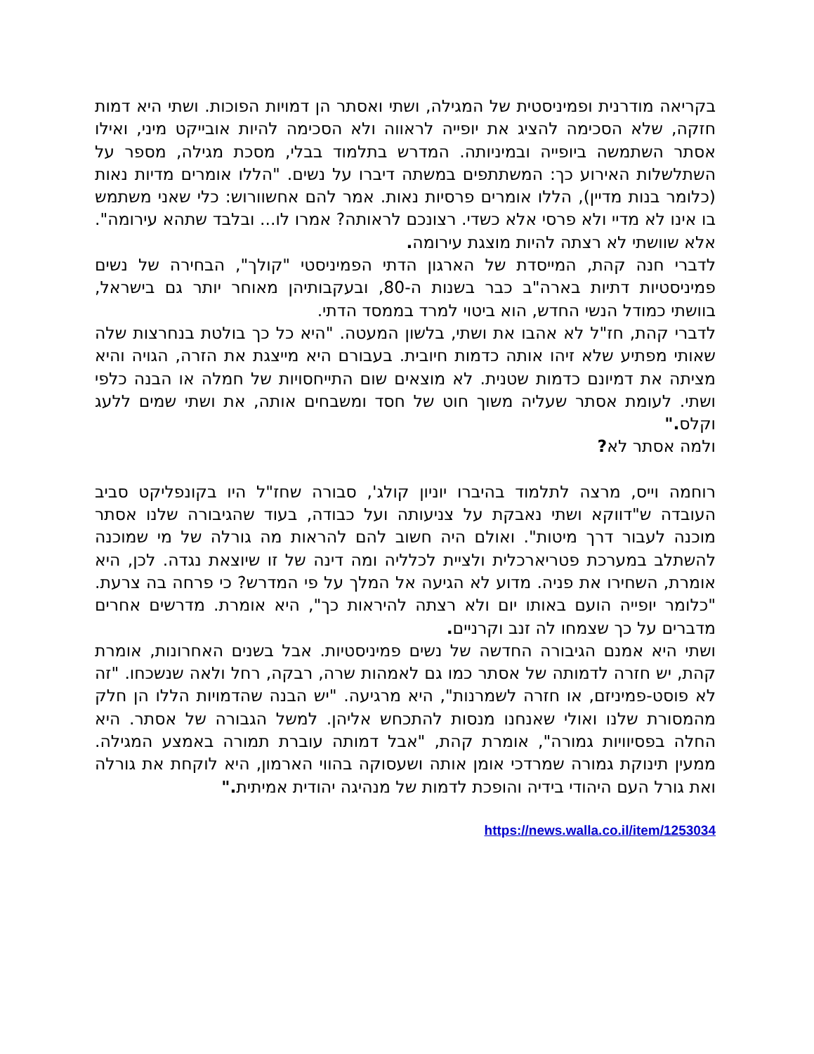בקריאה מודרנית ופמיניסטית של המגילה, ושתי ואסתר הן דמויות הפוכות. ושתי היא דמות חזקה, שלא הסכימה להציג את יופייה לראווה ולא הסכימה להיות אובייקט מיני, ואילו אסתר השתמשה ביופייה ובמיניותה. המדרש בתלמוד בבלי, מסכת מגילה, מספר על השתלשלות האירוע כך: המשתתפים במשתה דיברו על נשים. "הללו אומרים מדיות נאות (כלומר בנות מדיין), הללו אומרים פרסיות נאות. אמר להם אחשוורוש: כלי שאני משתמש בו אינו לא מדיי ולא פרסי אלא כשדי. רצונכם לראותה? אמרו לו... ובלבד שתהא עירומה". אלא שוושתי לא רצתה להיות מוצגת עירומה.
לדברי חנה קהת, המייסדת של הארגון הדתי הפמיניסטי "קולך", הבחירה של נשים פמיניסטיות דתיות בארה"ב כבר בשנות ה-80, ובעקבותיהן מאוחר יותר גם בישראל, בוושתי כמודל הנשי החדש, הוא ביטוי למרד בממסד הדתי.
לדברי קהת, חז"ל לא אהבו את ושתי, בלשון המעטה. "היא כל כך בולטת בנחרצות שלה שאותי מפתיע שלא זיהו אותה כדמות חיובית. בעבורם היא מייצגת את הזרה, הגויה והיא מציתה את דמיונם כדמות שטנית. לא מוצאים שום התייחסויות של חמלה או הבנה כלפי ושתי. לעומת אסתר שעליה משוך חוט של חסד ומשבחים אותה, את ושתי שמים ללעג וקלס."
ולמה אסתר לא?
רוחמה וייס, מרצה לתלמוד בהיברו יוניון קולג', סבורה שחז"ל היו בקונפליקט סביב העובדה ש"דווקא ושתי נאבקת על צניעותה ועל כבודה, בעוד שהגיבורה שלנו אסתר מוכנה לעבור דרך מיטות". ואולם היה חשוב להם להראות מה גורלה של מי שמוכנה להשתלב במערכת פטריארכלית ולציית לכלליה ומה דינה של זו שיוצאת נגדה. לכן, היא אומרת, השחירו את פניה. מדוע לא הגיעה אל המלך על פי המדרש? כי פרחה בה צרעת. "כלומר יופייה הועם באותו יום ולא רצתה להיראות כך", היא אומרת. מדרשים אחרים מדברים על כך שצמחו לה זנב וקרניים.
ושתי היא אמנם הגיבורה החדשה של נשים פמיניסטיות. אבל בשנים האחרונות, אומרת קהת, יש חזרה לדמותה של אסתר כמו גם לאמהות שרה, רבקה, רחל ולאה שנשכחו. "זה לא פוסט-פמיניזם, או חזרה לשמרנות", היא מרגיעה. "יש הבנה שהדמויות הללו הן חלק מהמסורת שלנו ואולי שאנחנו מנסות להתכחש אליהן. למשל הגבורה של אסתר. היא החלה בפסיוויות גמורה", אומרת קהת, "אבל דמותה עוברת תמורה באמצע המגילה. ממעין תינוקת גמורה שמרדכי אומן אותה ושעסוקה בהווי הארמון, היא לוקחת את גורלה ואת גורל העם היהודי בידיה והופכת לדמות של מנהיגה יהודית אמיתית."
https://news.walla.co.il/item/1253034